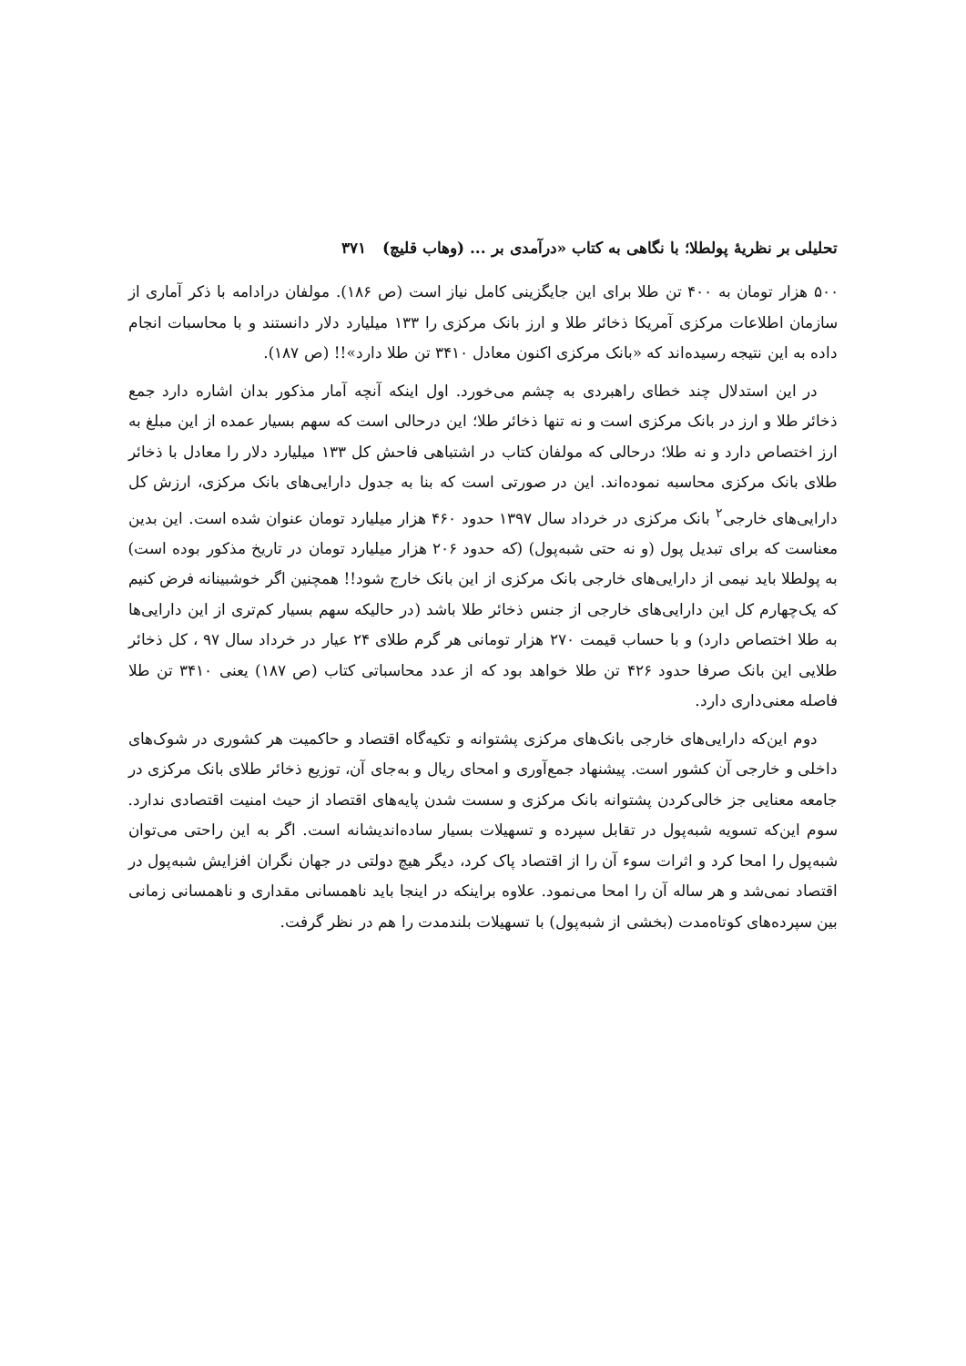تحلیلی بر نظریهٔ پولطلا؛ با نگاهی به کتاب «درآمدی بر ... (وهاب قلیچ) ۳۷۱
۵۰۰ هزار تومان به ۴۰۰ تن طلا برای این جایگزینی کامل نیاز است (ص ۱۸۶). مولفان درادامه با ذکر آماری از سازمان اطلاعات مرکزی آمریکا ذخائر طلا و ارز بانک مرکزی را ۱۳۳ میلیارد دلار دانستند و با محاسبات انجام داده به این نتیجه رسیده‌اند که «بانک مرکزی اکنون معادل ۳۴۱۰ تن طلا دارد»!! (ص ۱۸۷).
در این استدلال چند خطای راهبردی به چشم می‌خورد. اول اینکه آنچه آمار مذکور بدان اشاره دارد جمع ذخائر طلا و ارز در بانک مرکزی است و نه تنها ذخائر طلا؛ این درحالی است که سهم بسیار عمده از این مبلغ به ارز اختصاص دارد و نه طلا؛ درحالی که مولفان کتاب در اشتباهی فاحش کل ۱۳۳ میلیارد دلار را معادل با ذخائر طلای بانک مرکزی محاسبه نموده‌اند. این در صورتی است که بنا به جدول دارایی‌های بانک مرکزی، ارزش کل دارایی‌های خارجی<sup>۲</sup> بانک مرکزی در خرداد سال ۱۳۹۷ حدود ۴۶۰ هزار میلیارد تومان عنوان شده است. این بدین معناست که برای تبدیل پول (و نه حتی شبه‌پول) (که حدود ۲۰۶ هزار میلیارد تومان در تاریخ مذکور بوده است) به پولطلا باید نیمی از دارایی‌های خارجی بانک مرکزی از این بانک خارج شود!! همچنین اگر خوشبینانه فرض کنیم که یک‌چهارم کل این دارایی‌های خارجی از جنس ذخائر طلا باشد (در حالیکه سهم بسیار کم‌تری از این دارایی‌ها به طلا اختصاص دارد) و با حساب قیمت ۲۷۰ هزار تومانی هر گرم طلای ۲۴ عیار در خرداد سال ۹۷ ، کل ذخائر طلایی این بانک صرفا حدود ۴۲۶ تن طلا خواهد بود که از عدد محاسباتی کتاب (ص ۱۸۷) یعنی ۳۴۱۰ تن طلا فاصله معنی‌داری دارد.
دوم این‌که دارایی‌های خارجی بانک‌های مرکزی پشتوانه و تکیه‌گاه اقتصاد و حاکمیت هر کشوری در شوک‌های داخلی و خارجی آن کشور است. پیشنهاد جمع‌آوری و امحای ریال و به‌جای آن، توزیع ذخائر طلای بانک مرکزی در جامعه معنایی جز خالی‌کردن پشتوانه بانک مرکزی و سست شدن پایه‌های اقتصاد از حیث امنیت اقتصادی ندارد. سوم این‌که تسویه شبه‌پول در تقابل سپرده و تسهیلات بسیار ساده‌اندیشانه است. اگر به این راحتی می‌توان شبه‌پول را امحا کرد و اثرات سوء آن را از اقتصاد پاک کرد، دیگر هیچ دولتی در جهان نگران افزایش شبه‌پول در اقتصاد نمی‌شد و هر ساله آن را امحا می‌نمود. علاوه براینکه در اینجا باید ناهمسانی مقداری و ناهمسانی زمانی بین سپرده‌های کوتاه‌مدت (بخشی از شبه‌پول) با تسهیلات بلندمدت را هم در نظر گرفت.